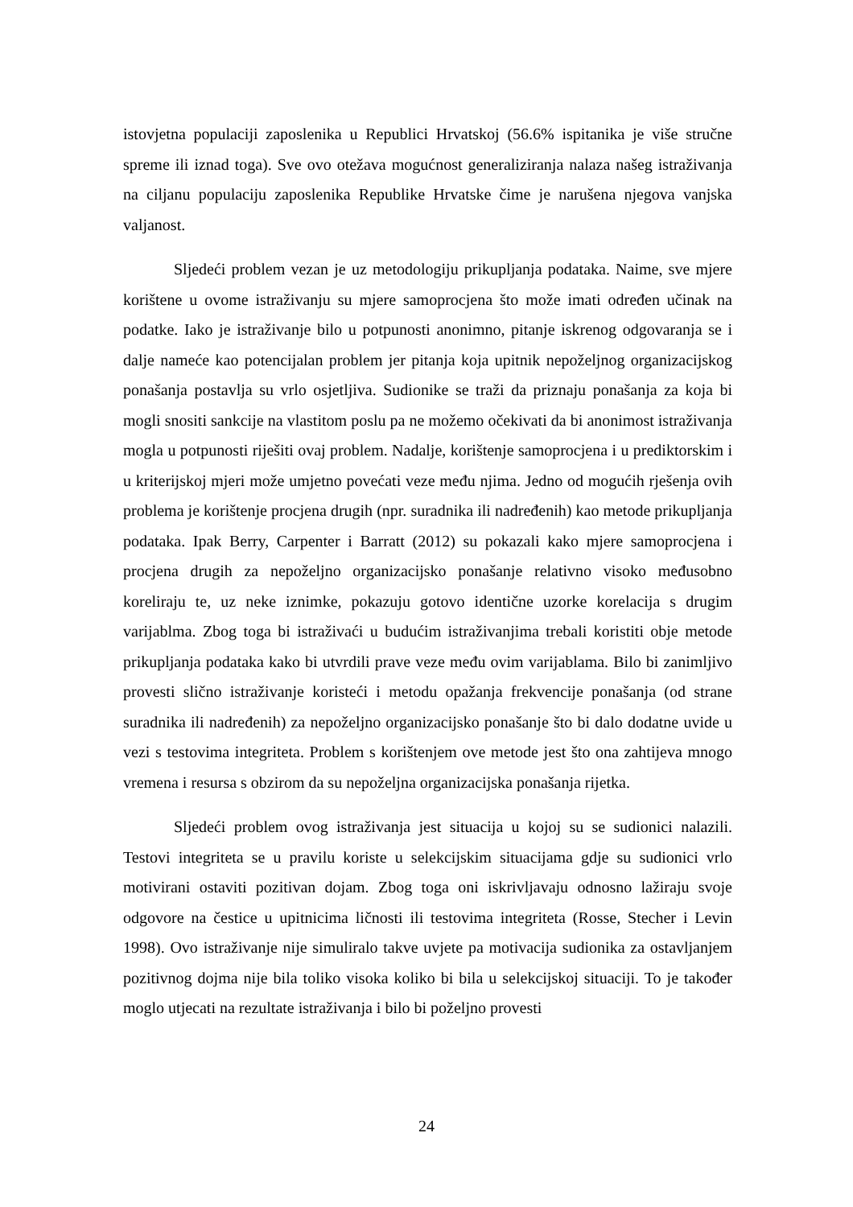istovjetna populaciji zaposlenika u Republici Hrvatskoj (56.6% ispitanika je više stručne spreme ili iznad toga). Sve ovo otežava mogućnost generaliziranja nalaza našeg istraživanja na ciljanu populaciju zaposlenika Republike Hrvatske čime je narušena njegova vanjska valjanost.
Sljedeći problem vezan je uz metodologiju prikupljanja podataka. Naime, sve mjere korištene u ovome istraživanju su mjere samoprocjena što može imati određen učinak na podatke. Iako je istraživanje bilo u potpunosti anonimno, pitanje iskrenog odgovaranja se i dalje nameće kao potencijalan problem jer pitanja koja upitnik nepoželjnog organizacijskog ponašanja postavlja su vrlo osjetljiva. Sudionike se traži da priznaju ponašanja za koja bi mogli snositi sankcije na vlastitom poslu pa ne možemo očekivati da bi anonimost istraživanja mogla u potpunosti riješiti ovaj problem. Nadalje, korištenje samoprocjena i u prediktorskim i u kriterijskoj mjeri može umjetno povećati veze među njima. Jedno od mogućih rješenja ovih problema je korištenje procjena drugih (npr. suradnika ili nadređenih) kao metode prikupljanja podataka. Ipak Berry, Carpenter i Barratt (2012) su pokazali kako mjere samoprocjena i procjena drugih za nepoželjno organizacijsko ponašanje relativno visoko međusobno koreliraju te, uz neke iznimke, pokazuju gotovo identične uzorke korelacija s drugim varijablma. Zbog toga bi istraživaći u budućim istraživanjima trebali koristiti obje metode prikupljanja podataka kako bi utvrdili prave veze među ovim varijablama. Bilo bi zanimljivo provesti slično istraživanje koristeći i metodu opažanja frekvencije ponašanja (od strane suradnika ili nadređenih) za nepoželjno organizacijsko ponašanje što bi dalo dodatne uvide u vezi s testovima integriteta. Problem s korištenjem ove metode jest što ona zahtijeva mnogo vremena i resursa s obzirom da su nepoželjna organizacijska ponašanja rijetka.
Sljedeći problem ovog istraživanja jest situacija u kojoj su se sudionici nalazili. Testovi integriteta se u pravilu koriste u selekcijskim situacijama gdje su sudionici vrlo motivirani ostaviti pozitivan dojam. Zbog toga oni iskrivljavaju odnosno lažiraju svoje odgovore na čestice u upitnicima ličnosti ili testovima integriteta (Rosse, Stecher i Levin 1998). Ovo istraživanje nije simuliralo takve uvjete pa motivacija sudionika za ostavljanjem pozitivnog dojma nije bila toliko visoka koliko bi bila u selekcijskoj situaciji. To je također moglo utjecati na rezultate istraživanja i bilo bi poželjno provesti
24